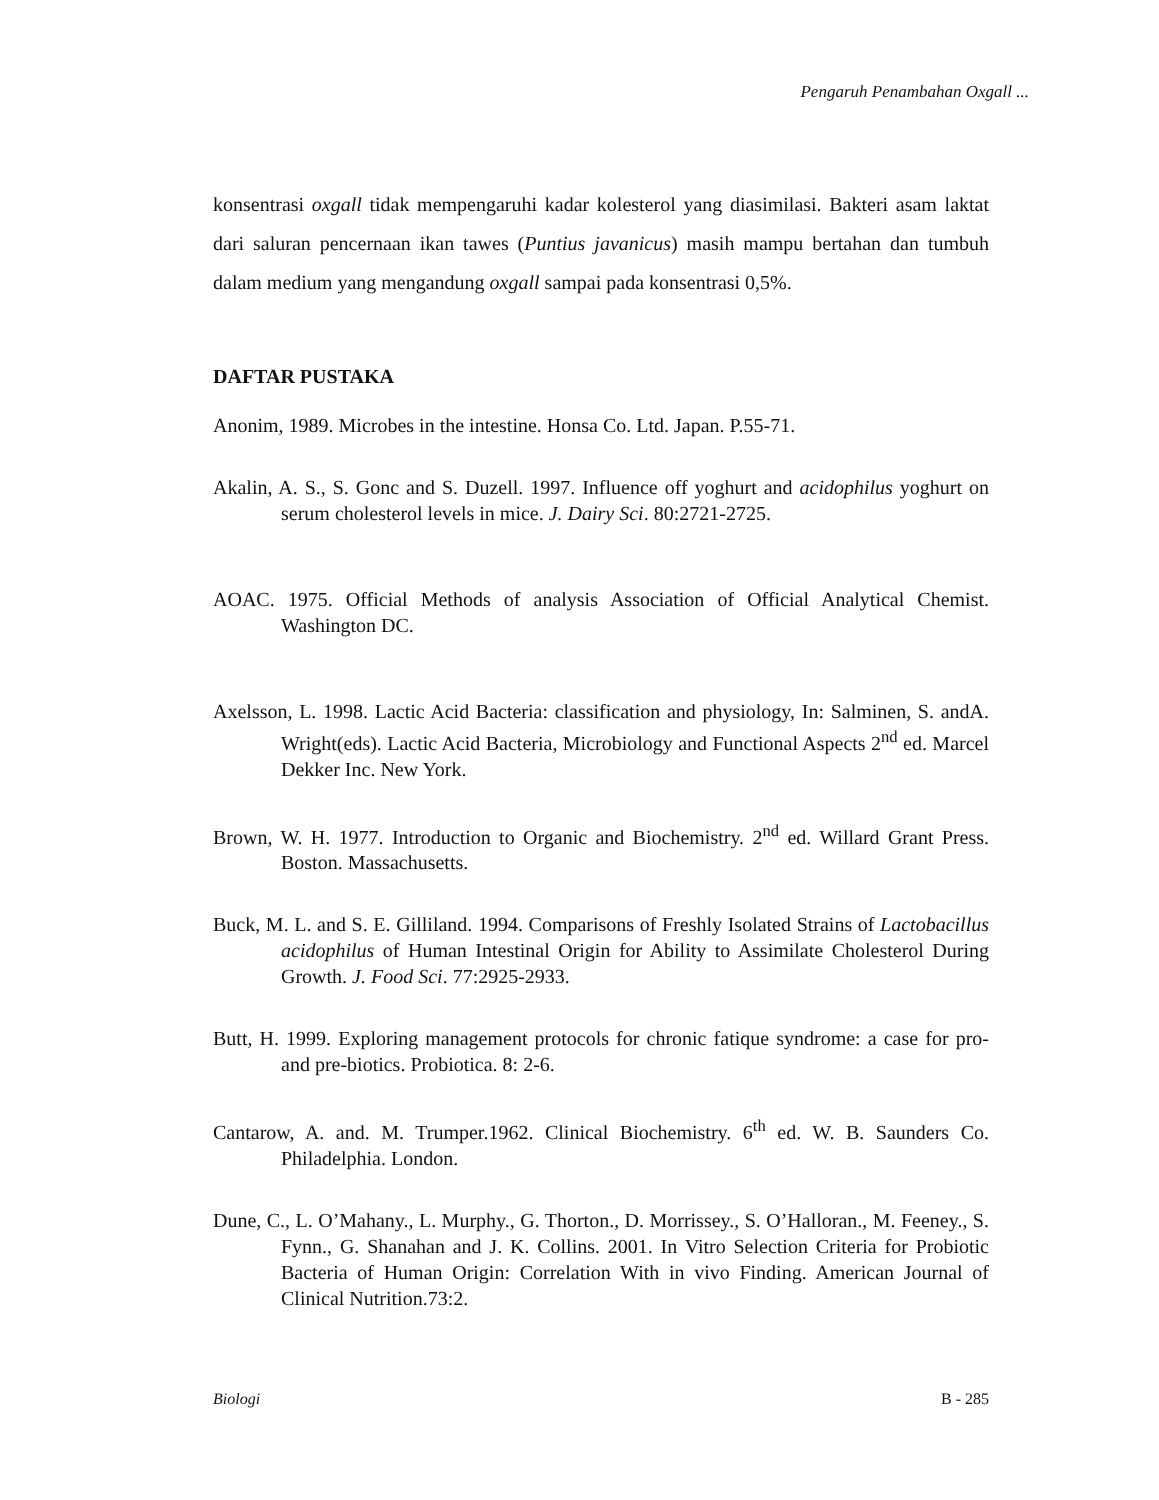Pengaruh Penambahan Oxgall ...
konsentrasi oxgall tidak mempengaruhi kadar kolesterol yang diasimilasi. Bakteri asam laktat dari saluran pencernaan ikan tawes (Puntius javanicus) masih mampu bertahan dan tumbuh dalam medium yang mengandung oxgall sampai pada konsentrasi 0,5%.
DAFTAR PUSTAKA
Anonim, 1989. Microbes in the intestine. Honsa Co. Ltd. Japan. P.55-71.
Akalin, A. S., S. Gonc and S. Duzell. 1997. Influence off yoghurt and acidophilus yoghurt on serum cholesterol levels in mice. J. Dairy Sci. 80:2721-2725.
AOAC. 1975. Official Methods of analysis Association of Official Analytical Chemist. Washington DC.
Axelsson, L. 1998. Lactic Acid Bacteria: classification and physiology, In: Salminen, S. andA. Wright(eds). Lactic Acid Bacteria, Microbiology and Functional Aspects 2<sup>nd</sup> ed. Marcel Dekker Inc. New York.
Brown, W. H. 1977. Introduction to Organic and Biochemistry. 2<sup>nd</sup> ed. Willard Grant Press. Boston. Massachusetts.
Buck, M. L. and S. E. Gilliland. 1994. Comparisons of Freshly Isolated Strains of Lactobacillus acidophilus of Human Intestinal Origin for Ability to Assimilate Cholesterol During Growth. J. Food Sci. 77:2925-2933.
Butt, H. 1999. Exploring management protocols for chronic fatique syndrome: a case for pro-and pre-biotics. Probiotica. 8: 2-6.
Cantarow, A. and. M. Trumper.1962. Clinical Biochemistry. 6<sup>th</sup> ed. W. B. Saunders Co. Philadelphia. London.
Dune, C., L. O’Mahany., L. Murphy., G. Thorton., D. Morrissey., S. O’Halloran., M. Feeney., S. Fynn., G. Shanahan and J. K. Collins. 2001. In Vitro Selection Criteria for Probiotic Bacteria of Human Origin: Correlation With in vivo Finding. American Journal of Clinical Nutrition.73:2.
Biologi B - 285